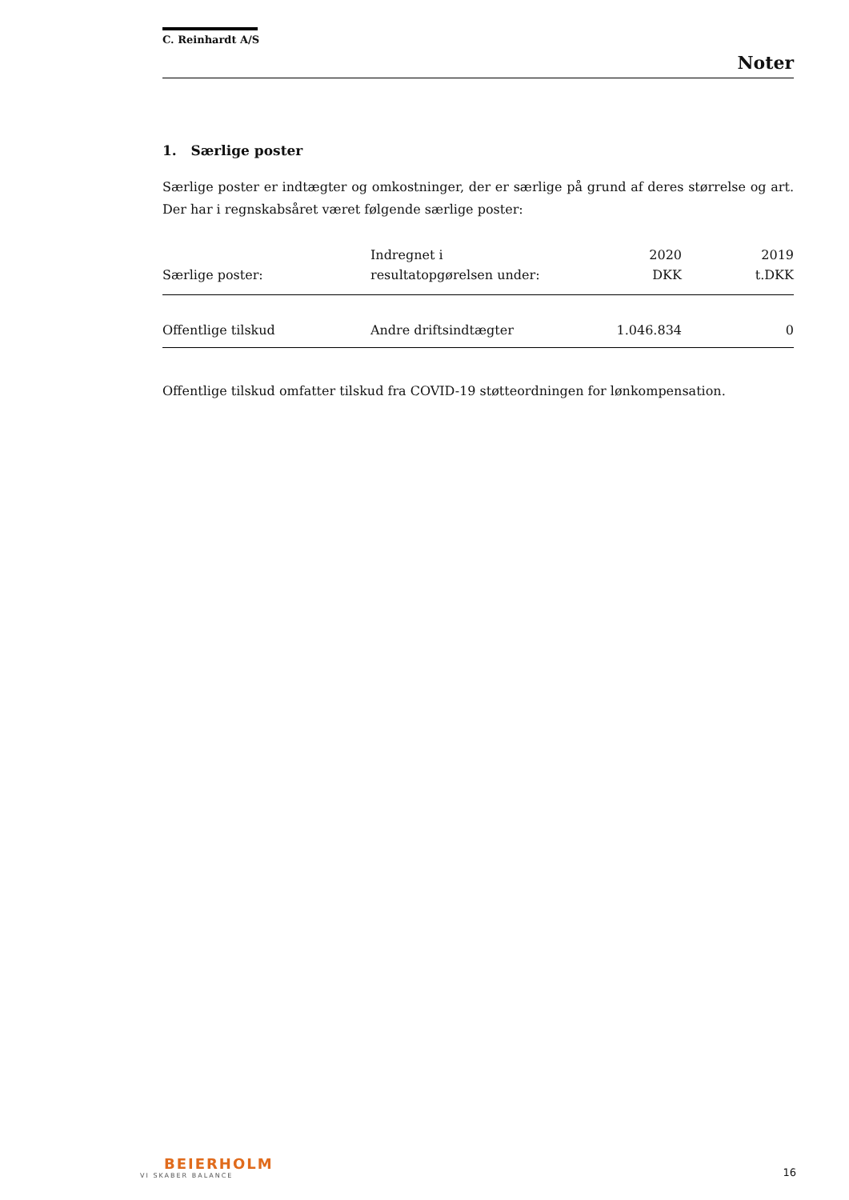C. Reinhardt A/S
Noter
1. Særlige poster
Særlige poster er indtægter og omkostninger, der er særlige på grund af deres størrelse og art. Der har i regnskabsåret været følgende særlige poster:
| Særlige poster: | Indregnet i resultatopgørelsen under: | 2020 DKK | 2019 t.DKK |
| --- | --- | --- | --- |
| Offentlige tilskud | Andre driftsindtægter | 1.046.834 | 0 |
Offentlige tilskud omfatter tilskud fra COVID-19 støtteordningen for lønkompensation.
BEIERHOLM
VI SKABER BALANCE
16